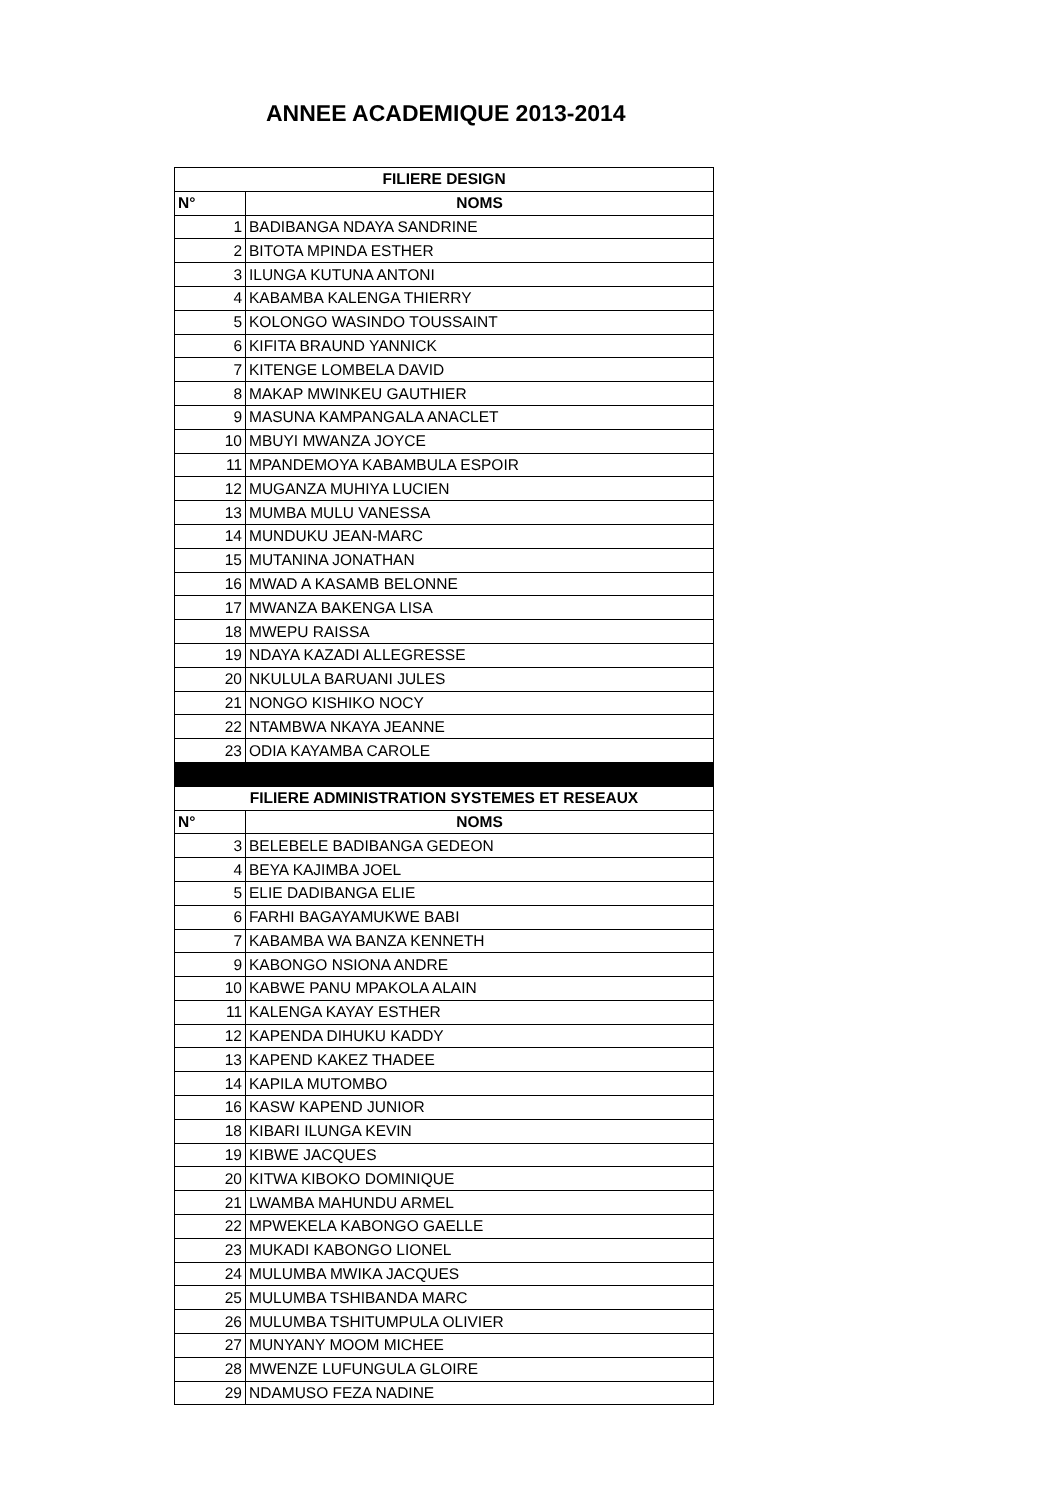ANNEE ACADEMIQUE 2013-2014
| FILIERE DESIGN | |
| --- | --- |
| N° | NOMS |
| 1 | BADIBANGA NDAYA SANDRINE |
| 2 | BITOTA MPINDA ESTHER |
| 3 | ILUNGA KUTUNA ANTONI |
| 4 | KABAMBA KALENGA THIERRY |
| 5 | KOLONGO WASINDO TOUSSAINT |
| 6 | KIFITA BRAUND YANNICK |
| 7 | KITENGE LOMBELA DAVID |
| 8 | MAKAP MWINKEU GAUTHIER |
| 9 | MASUNA KAMPANGALA ANACLET |
| 10 | MBUYI MWANZA JOYCE |
| 11 | MPANDEMOYA KABAMBULA ESPOIR |
| 12 | MUGANZA MUHIYA LUCIEN |
| 13 | MUMBA MULU VANESSA |
| 14 | MUNDUKU JEAN-MARC |
| 15 | MUTANINA JONATHAN |
| 16 | MWAD A KASAMB BELONNE |
| 17 | MWANZA BAKENGA LISA |
| 18 | MWEPU RAISSA |
| 19 | NDAYA KAZADI ALLEGRESSE |
| 20 | NKULULA BARUANI JULES |
| 21 | NONGO KISHIKO NOCY |
| 22 | NTAMBWA NKAYA JEANNE |
| 23 | ODIA KAYAMBA CAROLE |
| FILIERE ADMINISTRATION SYSTEMES ET RESEAUX | |
| N° | NOMS |
| 3 | BELEBELE BADIBANGA GEDEON |
| 4 | BEYA KAJIMBA JOEL |
| 5 | ELIE DADIBANGA ELIE |
| 6 | FARHI BAGAYAMUKWE BABI |
| 7 | KABAMBA WA BANZA KENNETH |
| 9 | KABONGO NSIONA ANDRE |
| 10 | KABWE PANU MPAKOLA ALAIN |
| 11 | KALENGA KAYAY ESTHER |
| 12 | KAPENDA DIHUKU KADDY |
| 13 | KAPEND KAKEZ THADEE |
| 14 | KAPILA MUTOMBO |
| 16 | KASW KAPEND JUNIOR |
| 18 | KIBARI ILUNGA KEVIN |
| 19 | KIBWE JACQUES |
| 20 | KITWA KIBOKO DOMINIQUE |
| 21 | LWAMBA MAHUNDU ARMEL |
| 22 | MPWEKELA KABONGO GAELLE |
| 23 | MUKADI KABONGO LIONEL |
| 24 | MULUMBA MWIKA JACQUES |
| 25 | MULUMBA TSHIBANDA MARC |
| 26 | MULUMBA TSHITUMPULA OLIVIER |
| 27 | MUNYANY MOOM MICHEE |
| 28 | MWENZE LUFUNGULA GLOIRE |
| 29 | NDAMUSO FEZA NADINE |